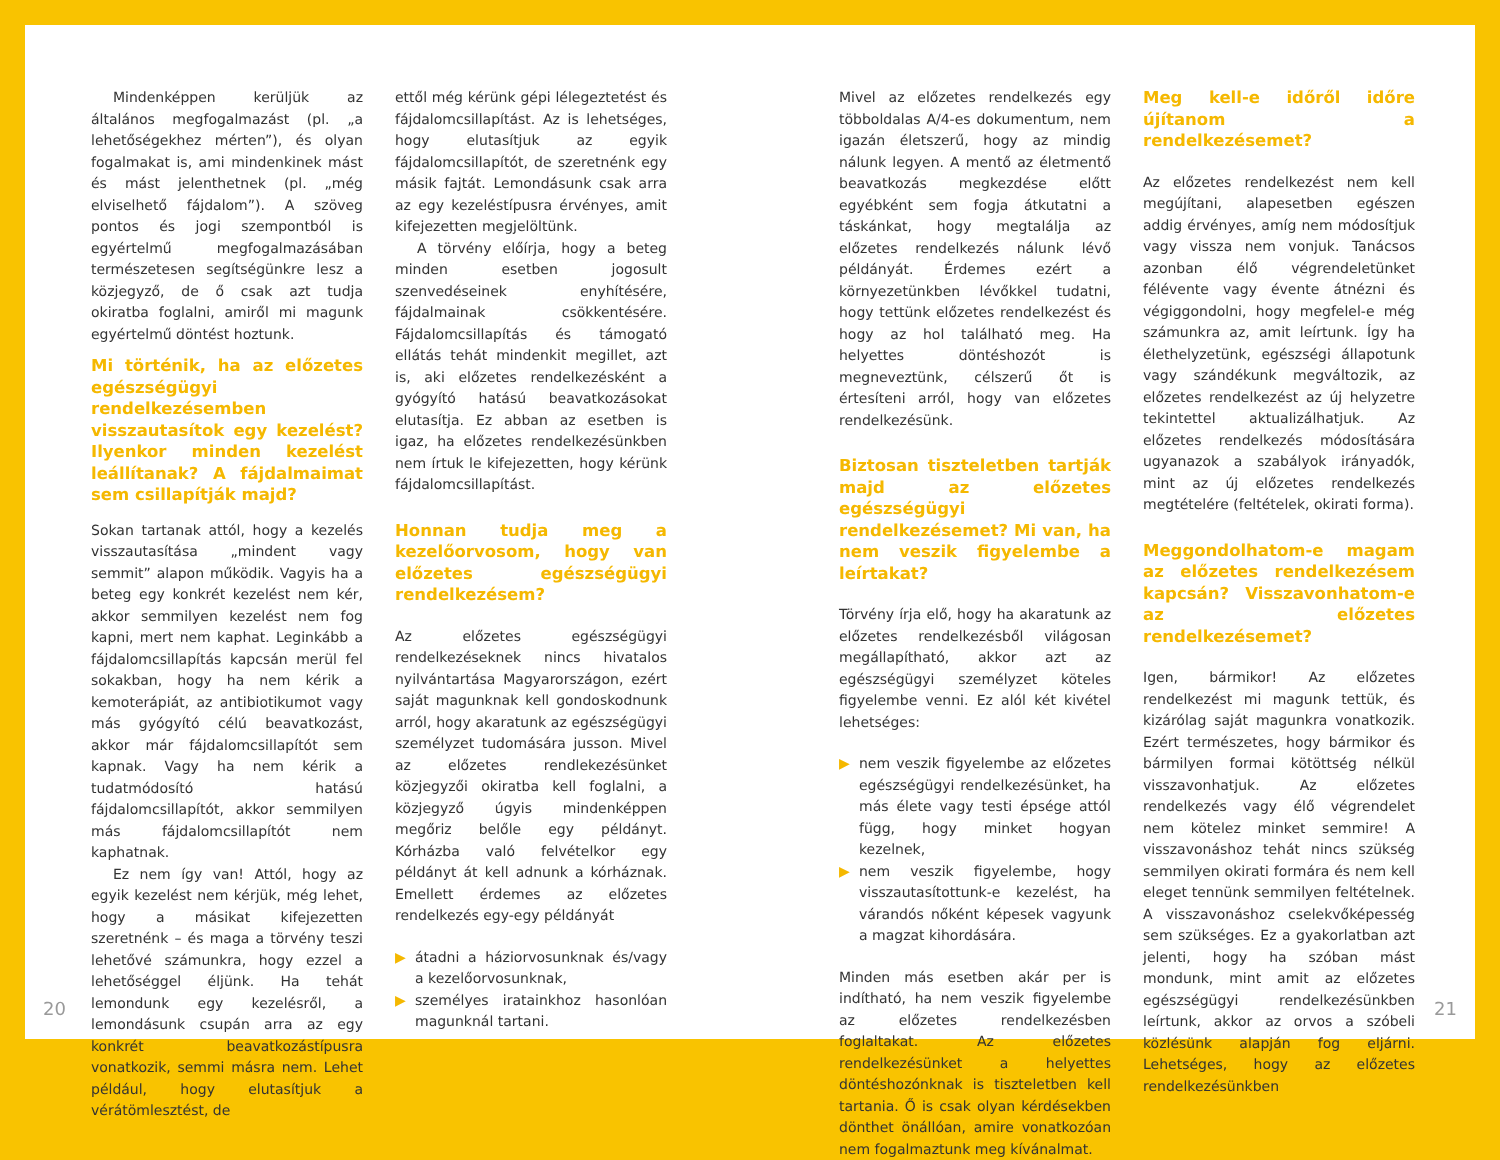Mindenképpen kerüljük az általános megfogalmazást (pl. „a lehetőségekhez mérten”), és olyan fogalmakat is, ami mindenkinek mást és mást jelenthetnek (pl. „még elviselhető fájdalom”). A szöveg pontos és jogi szempontból is egyértelmű megfogalmazásában természetesen segítségünkre lesz a közjegyző, de ő csak azt tudja okiratba foglalni, amiről mi magunk egyértelmű döntést hoztunk.
Mi történik, ha az előzetes egészségügyi rendelkezésemben visszautasítok egy kezelést? Ilyenkor minden kezelést leállítanak? A fájdalmaimat sem csillapítják majd?
Sokan tartanak attól, hogy a kezelés visszautasítása „mindent vagy semmit” alapon működik. Vagyis ha a beteg egy konkrét kezelést nem kér, akkor semmilyen kezelést nem fog kapni, mert nem kaphat. Leginkább a fájdalomcsillapítás kapcsán merül fel sokakban, hogy ha nem kérik a kemoterápiát, az antibiotikumot vagy más gyógyító célú beavatkozást, akkor már fájdalomcsillapítót sem kapnak. Vagy ha nem kérik a tudatmódosító hatású fájdalomcsillapítót, akkor semmilyen más fájdalomcsillapítót nem kaphatnak.
Ez nem így van! Attól, hogy az egyik kezelést nem kérjük, még lehet, hogy a másikat kifejezetten szeretnénk – és maga a törvény teszi lehetővé számunkra, hogy ezzel a lehetőséggel éljünk. Ha tehát lemondunk egy kezelésről, a lemondásunk csupán arra az egy konkrét beavatkozástípusra vonatkozik, semmi másra nem. Lehet például, hogy elutasítjuk a vérátömlesztést, de
ettől még kérünk gépi lélegeztetést és fájdalomcsillapítást. Az is lehetséges, hogy elutasítjuk az egyik fájdalomcsillapítót, de szeretnénk egy másik fajtát. Lemondásunk csak arra az egy kezeléstípusra érvényes, amit kifejezetten megjelöltünk.
A törvény előírja, hogy a beteg minden esetben jogosult szenvedéseinek enyhítésére, fájdalmainak csökkentésére. Fájdalomcsillapítás és támogató ellátás tehát mindenkit megillet, azt is, aki előzetes rendelkezésként a gyógyító hatású beavatkozásokat elutasítja. Ez abban az esetben is igaz, ha előzetes rendelkezésünkben nem írtuk le kifejezetten, hogy kérünk fájdalomcsillapítást.
Honnan tudja meg a kezelőorvosom, hogy van előzetes egészségügyi rendelkezésem?
Az előzetes egészségügyi rendelkezéseknek nincs hivatalos nyilvántartása Magyarországon, ezért saját magunknak kell gondoskodnunk arról, hogy akaratunk az egészségügyi személyzet tudomására jusson. Mivel az előzetes rendlekezésünket közjegyzői okiratba kell foglalni, a közjegyző úgyis mindenképpen megőriz belőle egy példányt. Kórházba való felvételkor egy példányt át kell adnunk a kórháznak. Emellett érdemes az előzetes rendelkezés egy-egy példányát
▶ átadni a háziorvosunknak és/vagy a kezelőorvosunknak,
▶ személyes iratainkhoz hasonlóan magunknál tartani.
Mivel az előzetes rendelkezés egy többoldalas A/4-es dokumentum, nem igazán életszerű, hogy az mindig nálunk legyen. A mentő az életmentő beavatkozás megkezdése előtt egyébként sem fogja átkutatni a táskánkat, hogy megtalálja az előzetes rendelkezés nálunk lévő példányát. Érdemes ezért a környezetünkben lévőkkel tudatni, hogy tettünk előzetes rendelkezést és hogy az hol található meg. Ha helyettes döntéshozót is megneveztünk, célszerű őt is értesíteni arról, hogy van előzetes rendelkezésünk.
Biztosan tiszteletben tartják majd az előzetes egészségügyi rendelkezésemet? Mi van, ha nem veszik figyelembe a leírtakat?
Törvény írja elő, hogy ha akaratunk az előzetes rendelkezésből világosan megállapítható, akkor azt az egészségügyi személyzet köteles figyelembe venni. Ez alól két kivétel lehetséges:
▶ nem veszik figyelembe az előzetes egészségügyi rendelkezésünket, ha más élete vagy testi épsége attól függ, hogy minket hogyan kezelnek,
▶ nem veszik figyelembe, hogy visszautasítottunk-e kezelést, ha várandós nőként képesek vagyunk a magzat kihordására.
Minden más esetben akár per is indítható, ha nem veszik figyelembe az előzetes rendelkezésben foglaltakat. Az előzetes rendelkezésünket a helyettes döntéshozónknak is tiszteletben kell tartania. Ő is csak olyan kérdésekben dönthet önállóan, amire vonatkozóan nem fogalmaztunk meg kívánalmat.
Meg kell-e időről időre újítanom a rendelkezésemet?
Az előzetes rendelkezést nem kell megújítani, alapesetben egészen addig érvényes, amíg nem módosítjuk vagy vissza nem vonjuk. Tanácsos azonban élő végrendeletünket félévente vagy évente átnézni és végiggondolni, hogy megfelel-e még számunkra az, amit leírtunk. Így ha élethelyzetünk, egészségi állapotunk vagy szándékunk megváltozik, az előzetes rendelkezést az új helyzetre tekintettel aktualizálhatjuk. Az előzetes rendelkezés módosítására ugyanazok a szabályok irányadók, mint az új előzetes rendelkezés megtételére (feltételek, okirati forma).
Meggondolhatom-e magam az előzetes rendelkezésem kapcsán? Visszavonhatom-e az előzetes rendelkezésemet?
Igen, bármikor! Az előzetes rendelkezést mi magunk tettük, és kizárólag saját magunkra vonatkozik. Ezért természetes, hogy bármikor és bármilyen formai kötöttség nélkül visszavonhatjuk. Az előzetes rendelkezés vagy élő végrendelet nem kötelez minket semmire! A visszavonáshoz tehát nincs szükség semmilyen okirati formára és nem kell eleget tennünk semmilyen feltételnek. A visszavonáshoz cselekvőképesség sem szükséges. Ez a gyakorlatban azt jelenti, hogy ha szóban mást mondunk, mint amit az előzetes egészségügyi rendelkezésünkben leírtunk, akkor az orvos a szóbeli közlésünk alapján fog eljárni. Lehetséges, hogy az előzetes rendelkezésünkben
20 21